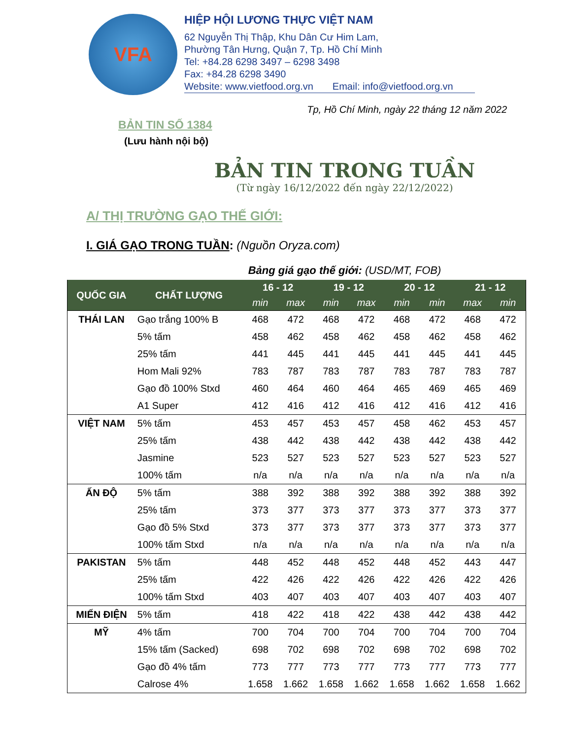VFA
HIỆP HỘI LƯƠNG THỰC VIỆT NAM
62 Nguyễn Thị Thập, Khu Dân Cư Him Lam,
Phường Tân Hưng, Quận 7, Tp. Hồ Chí Minh
Tel: +84.28 6298 3497 – 6298 3498
Fax: +84.28 6298 3490
Website: www.vietfood.org.vn Email: info@vietfood.org.vn
Tp, Hồ Chí Minh, ngày 22 tháng 12 năm 2022
BẢN TIN SỐ 1384
(Lưu hành nội bộ)
BẢN TIN TRONG TUẦN
(Từ ngày 16/12/2022 đến ngày 22/12/2022)
A/ THỊ TRƯỜNG GẠO THẾ GIỚI:
I. GIÁ GẠO TRONG TUẦN: (Nguồn Oryza.com)
Bảng giá gạo thế giới: (USD/MT, FOB)
| QUỐC GIA | CHẤT LƯỢNG | 16 - 12 | | 19 - 12 | | 20 - 12 | | 21 - 12 | |
| --- | --- | --- | --- | --- | --- | --- | --- | --- | --- |
| | | min | max | min | max | min | min | max | min |
| THÁI LAN | Gạo trắng 100% B | 468 | 472 | 468 | 472 | 468 | 472 | 468 | 472 |
| | 5% tấm | 458 | 462 | 458 | 462 | 458 | 462 | 458 | 462 |
| | 25% tấm | 441 | 445 | 441 | 445 | 441 | 445 | 441 | 445 |
| | Hom Mali 92% | 783 | 787 | 783 | 787 | 783 | 787 | 783 | 787 |
| | Gạo đồ 100% Stxd | 460 | 464 | 460 | 464 | 465 | 469 | 465 | 469 |
| | A1 Super | 412 | 416 | 412 | 416 | 412 | 416 | 412 | 416 |
| VIỆT NAM | 5% tấm | 453 | 457 | 453 | 457 | 458 | 462 | 453 | 457 |
| | 25% tấm | 438 | 442 | 438 | 442 | 438 | 442 | 438 | 442 |
| | Jasmine | 523 | 527 | 523 | 527 | 523 | 527 | 523 | 527 |
| | 100% tấm | n/a | n/a | n/a | n/a | n/a | n/a | n/a | n/a |
| ẤN ĐỘ | 5% tấm | 388 | 392 | 388 | 392 | 388 | 392 | 388 | 392 |
| | 25% tấm | 373 | 377 | 373 | 377 | 373 | 377 | 373 | 377 |
| | Gạo đồ 5% Stxd | 373 | 377 | 373 | 377 | 373 | 377 | 373 | 377 |
| | 100% tấm Stxd | n/a | n/a | n/a | n/a | n/a | n/a | n/a | n/a |
| PAKISTAN | 5% tấm | 448 | 452 | 448 | 452 | 448 | 452 | 443 | 447 |
| | 25% tấm | 422 | 426 | 422 | 426 | 422 | 426 | 422 | 426 |
| | 100% tấm Stxd | 403 | 407 | 403 | 407 | 403 | 407 | 403 | 407 |
| MIẾN ĐIỆN | 5% tấm | 418 | 422 | 418 | 422 | 438 | 442 | 438 | 442 |
| MỸ | 4% tấm | 700 | 704 | 700 | 704 | 700 | 704 | 700 | 704 |
| | 15% tấm (Sacked) | 698 | 702 | 698 | 702 | 698 | 702 | 698 | 702 |
| | Gạo đồ 4% tấm | 773 | 777 | 773 | 777 | 773 | 777 | 773 | 777 |
| | Calrose 4% | 1.658 | 1.662 | 1.658 | 1.662 | 1.658 | 1.662 | 1.658 | 1.662 |